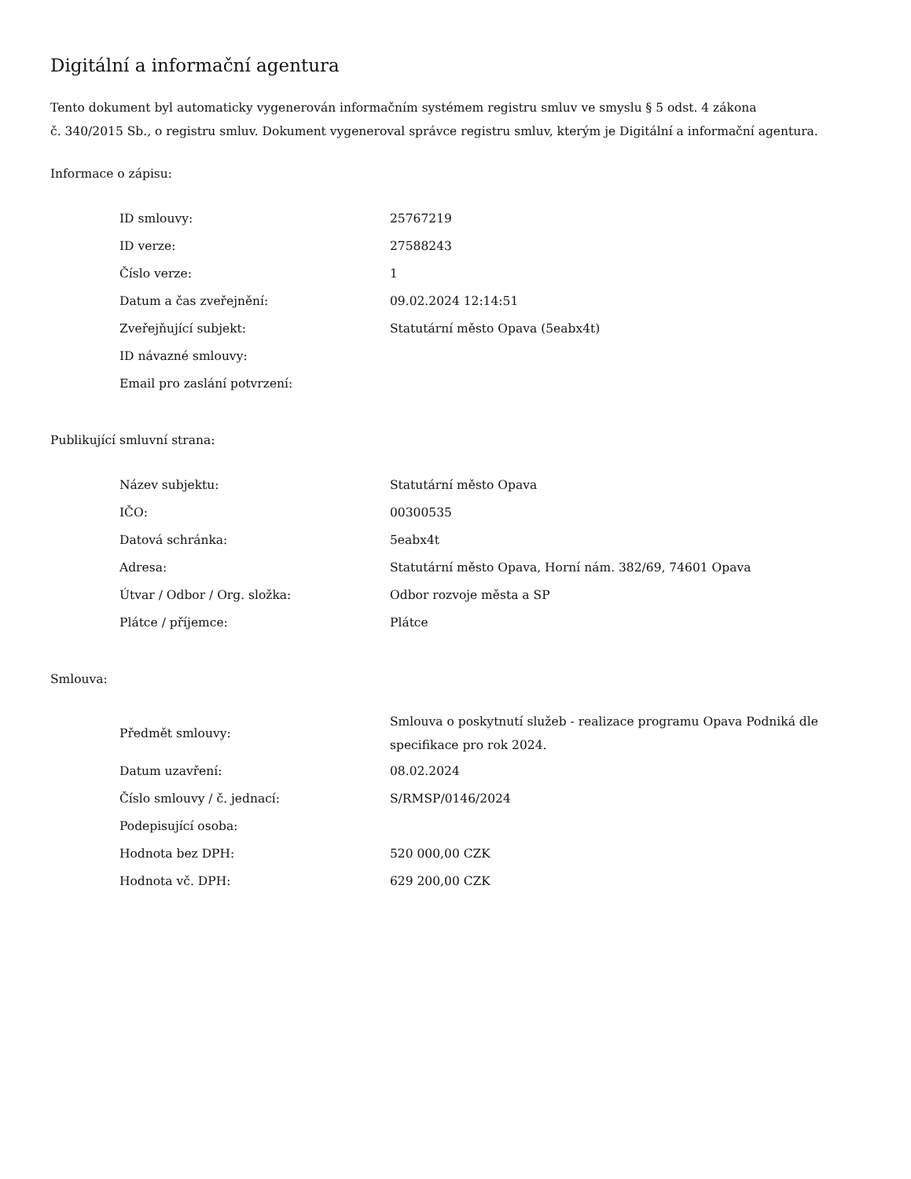Digitální a informační agentura
Tento dokument byl automaticky vygenerován informačním systémem registru smluv ve smyslu § 5 odst. 4 zákona
č. 340/2015 Sb., o registru smluv. Dokument vygeneroval správce registru smluv, kterým je Digitální a informační agentura.
Informace o zápisu:
| ID smlouvy: | 25767219 |
| ID verze: | 27588243 |
| Číslo verze: | 1 |
| Datum a čas zveřejnění: | 09.02.2024 12:14:51 |
| Zveřejňující subjekt: | Statutární město Opava (5eabx4t) |
| ID návazné smlouvy: | |
| Email pro zaslání potvrzení: | |
Publikující smluvní strana:
| Název subjektu: | Statutární město Opava |
| IČO: | 00300535 |
| Datová schránka: | 5eabx4t |
| Adresa: | Statutární město Opava, Horní nám. 382/69, 74601 Opava |
| Útvar / Odbor / Org. složka: | Odbor rozvoje města a SP |
| Plátce / příjemce: | Plátce |
Smlouva:
| Předmět smlouvy: | Smlouva o poskytnutí služeb - realizace programu Opava Podniká dle specifikace pro rok 2024. |
| Datum uzavření: | 08.02.2024 |
| Číslo smlouvy / č. jednací: | S/RMSP/0146/2024 |
| Podepisující osoba: | |
| Hodnota bez DPH: | 520 000,00 CZK |
| Hodnota vč. DPH: | 629 200,00 CZK |